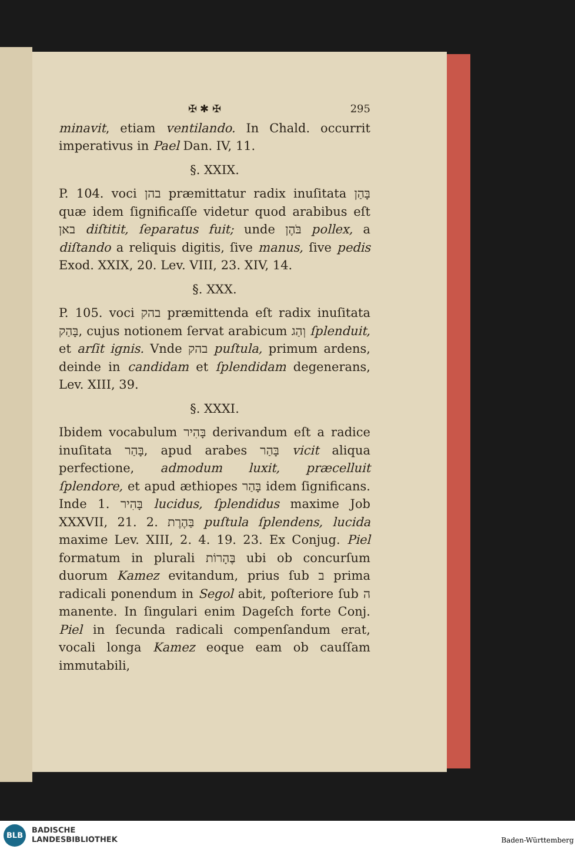✠ ✱ ✠ 295
minavit, etiam ventilando. In Chald. occurrit imperativus in Pael Dan. IV, 11.
§. XXIX.
P. 104. voci בהן præmittatur radix inuſitata בָּהַן quæ idem ſignificaſſe videtur quod arabibus eſt באן diſtitit, ſeparatus fuit; unde בֹּהֶן pollex, a diſtando a reliquis digitis, ſive manus, ſive pedis Exod. XXIX, 20. Lev. VIII, 23. XIV, 14.
§. XXX.
P. 105. voci בהק præmittenda eſt radix inuſitata בָּהַק, cujus notionem ſervat arabicum וְהַג ſplenduit, et arſit ignis. Vnde בהק puſtula, primum ardens, deinde in candidam et ſplendidam degenerans, Lev. XIII, 39.
§. XXXI.
Ibidem vocabulum בָּהִיר derivandum eſt a radice inuſitata בָּהַר, apud arabes בָּהַר vicit aliqua perfectione, admodum luxit, præcelluit ſplendore, et apud æthiopes בָּהַר idem ſignificans. Inde 1. בָּהִיר lucidus, ſplendidus maxime Job XXXVII, 21. 2. בַּהֶרֶת puſtula ſplendens, lucida maxime Lev. XIII, 2. 4. 19. 23. Ex Conjug. Piel formatum in plurali בֶּהָרוֹת ubi ob concurſum duorum Kamez evitandum, prius ſub ב prima radicali ponendum in Segol abit, poſteriore ſub ה manente. In ſingulari enim Dageſch forte Conj. Piel in ſecunda radicali compenſandum erat, vocali longa Kamez eoque eam ob cauſſam immutabili,
BLB
BADISCHE
LANDESBIBLIOTHEK
Baden-Württemberg